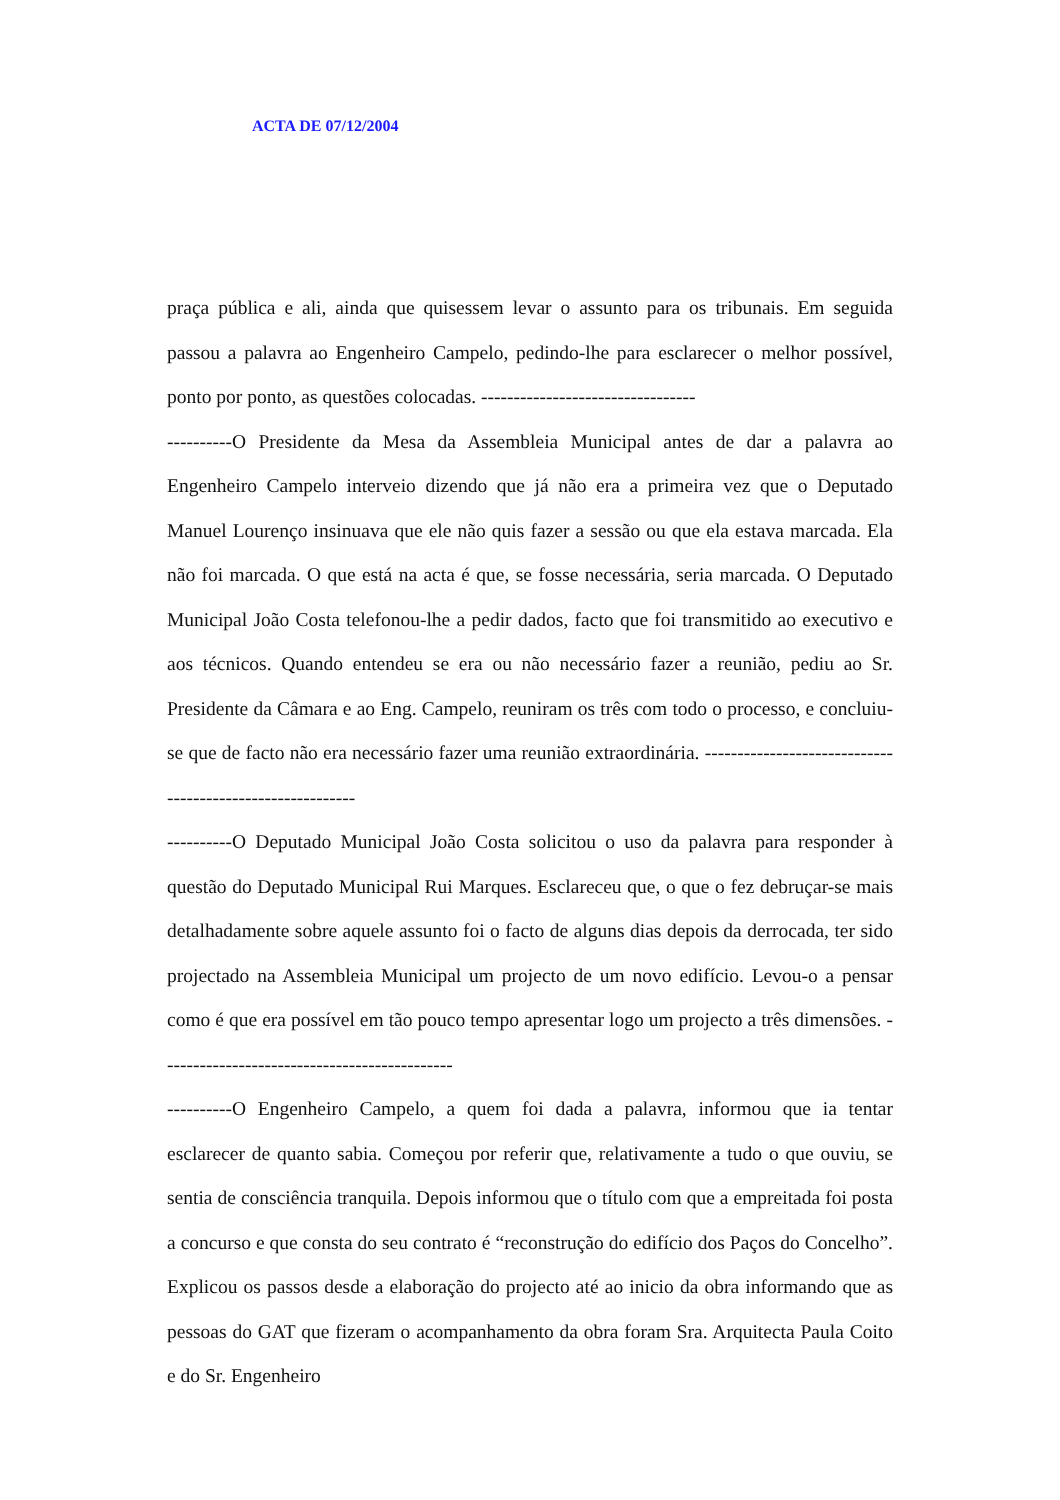ACTA DE 07/12/2004
praça pública e ali, ainda que quisessem levar o assunto para os tribunais. Em seguida passou a palavra ao Engenheiro Campelo, pedindo-lhe para esclarecer o melhor possível, ponto por ponto, as questões colocadas. ---------------------------------
----------O Presidente da Mesa da Assembleia Municipal antes de dar a palavra ao Engenheiro Campelo interveio dizendo que já não era a primeira vez que o Deputado Manuel Lourenço insinuava que ele não quis fazer a sessão ou que ela estava marcada. Ela não foi marcada. O que está na acta é que, se fosse necessária, seria marcada. O Deputado Municipal João Costa telefonou-lhe a pedir dados, facto que foi transmitido ao executivo e aos técnicos. Quando entendeu se era ou não necessário fazer a reunião, pediu ao Sr. Presidente da Câmara e ao Eng. Campelo, reuniram os três com todo o processo, e concluiu-se que de facto não era necessário fazer uma reunião extraordinária. ----------------------------------------------------------
----------O Deputado Municipal João Costa solicitou o uso da palavra para responder à questão do Deputado Municipal Rui Marques. Esclareceu que, o que o fez debruçar-se mais detalhadamente sobre aquele assunto foi o facto de alguns dias depois da derrocada, ter sido projectado na Assembleia Municipal um projecto de um novo edifício. Levou-o a pensar como é que era possível em tão pouco tempo apresentar logo um projecto a três dimensões. ---------------------------------------------
----------O Engenheiro Campelo, a quem foi dada a palavra, informou que ia tentar esclarecer de quanto sabia. Começou por referir que, relativamente a tudo o que ouviu, se sentia de consciência tranquila. Depois informou que o título com que a empreitada foi posta a concurso e que consta do seu contrato é “reconstrução do edifício dos Paços do Concelho”. Explicou os passos desde a elaboração do projecto até ao inicio da obra informando que as pessoas do GAT que fizeram o acompanhamento da obra foram Sra. Arquitecta Paula Coito e do Sr. Engenheiro